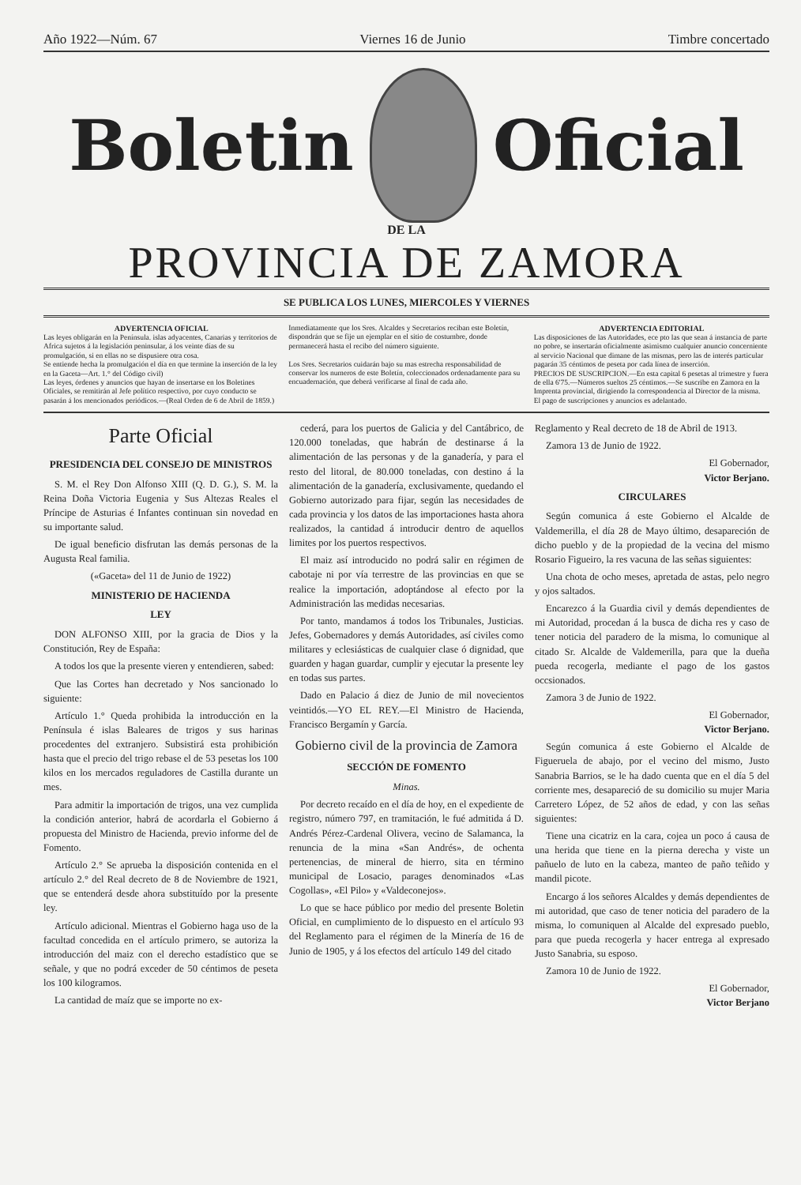Año 1922—Núm. 67 Viernes 16 de Junio Timbre concertado
Boletin Oficial
DE LA
PROVINCIA DE ZAMORA
SE PUBLICA LOS LUNES, MIERCOLES Y VIERNES
ADVERTENCIA OFICIAL
Las leyes obligarán en la Península. islas adyacentes, Canarias y territorios de Africa sujetos á la legislación peninsular, á los veinte días de su promulgación, si en ellas no se dispusiere otra cosa.
Se entiende hecha la promulgación el día en que termine la inserción de la ley en la Gaceta—Art. 1.° del Código civil)
Las leyes, órdenes y anuncios que hayan de insertarse en los Boletines Oficiales, se remitirán al Jefe político respectivo, por cuyo conducto se pasarán á los mencionados periódicos.—(Real Orden de 6 de Abril de 1859.)
Inmediatamente que los Sres. Alcaldes y Secretarios reciban este Boletín, dispondrán que se fije un ejemplar en el sitio de costumbre, donde permanecerá hasta el recibo del número siguiente.
Los Sres. Secretarios cuidarán bajo su mas estrecha responsabilidad de conservar los numeros de este Boletín, coleccionados ordenadamente para su encuadernación, que deberá verificarse al final de cada año.
ADVERTENCIA EDITORIAL
Las disposiciones de las Autoridades, ece pto las que sean á instancia de parte no pobre, se insertarán oficialmente asimismo cualquier anuncio concerniente al servicio Nacional que dimane de las mismas, pero las de interés particular pagarán 35 céntimos de peseta por cada línea de inserción.
PRECIOS DE SUSCRIPCION.—En esta capital 6 pesetas al trimestre y fuera de ella 6'75.—Números sueltos 25 céntimos.—Se suscribe en Zamora en la Imprenta provincial, dirigiendo la correspondencia al Director de la misma.
El pago de suscripciones y anuncios es adelantado.
Parte Oficial
PRESIDENCIA DEL CONSEJO DE MINISTROS
S. M. el Rey Don Alfonso XIII (Q. D. G.), S. M. la Reina Doña Victoria Eugenia y Sus Altezas Reales el Príncipe de Asturias é Infantes continuan sin novedad en su importante salud.
De igual beneficio disfrutan las demás personas de la Augusta Real familia.
(«Gaceta» del 11 de Junio de 1922)
MINISTERIO DE HACIENDA
LEY
DON ALFONSO XIII, por la gracia de Dios y la Constitución, Rey de España:
A todos los que la presente vieren y entendieren, sabed:
Que las Cortes han decretado y Nos sancionado lo siguiente:
Artículo 1.° Queda prohibida la introducción en la Península é islas Baleares de trigos y sus harinas procedentes del extranjero. Subsistirá esta prohibición hasta que el precio del trigo rebase el de 53 pesetas los 100 kilos en los mercados reguladores de Castilla durante un mes.
Para admitir la importación de trigos, una vez cumplida la condición anterior, habrá de acordarla el Gobierno á propuesta del Ministro de Hacienda, previo informe del de Fomento.
Artículo 2.° Se aprueba la disposición contenida en el artículo 2.° del Real decreto de 8 de Noviembre de 1921, que se entenderá desde ahora substituído por la presente ley.
Artículo adicional. Mientras el Gobierno haga uso de la facultad concedida en el artículo primero, se autoriza la introducción del maiz con el derecho estadístico que se señale, y que no podrá exceder de 50 céntimos de peseta los 100 kilogramos.
La cantidad de maíz que se importe no ex-
cederá, para los puertos de Galicia y del Cantábrico, de 120.000 toneladas, que habrán de destinarse á la alimentación de las personas y de la ganadería, y para el resto del litoral, de 80.000 toneladas, con destino á la alimentación de la ganadería, exclusivamente, quedando el Gobierno autorizado para fijar, según las necesidades de cada provincia y los datos de las importaciones hasta ahora realizados, la cantidad á introducir dentro de aquellos limites por los puertos respectivos.
El maiz así introducido no podrá salir en régimen de cabotaje ni por vía terrestre de las provincias en que se realice la importación, adoptándose al efecto por la Administración las medidas necesarias.
Por tanto, mandamos á todos los Tribunales, Justicias. Jefes, Gobernadores y demás Autoridades, así civiles como militares y eclesiásticas de cualquier clase ó dignidad, que guarden y hagan guardar, cumplir y ejecutar la presente ley en todas sus partes.
Dado en Palacio á diez de Junio de mil novecientos veintidós.—YO EL REY.—El Ministro de Hacienda, Francisco Bergamín y García.
Gobierno civil de la provincia de Zamora
SECCIÓN DE FOMENTO
Minas.
Por decreto recaído en el día de hoy, en el expediente de registro, número 797, en tramitación, le fué admitida á D. Andrés Pérez-Cardenal Olivera, vecino de Salamanca, la renuncia de la mina «San Andrés», de ochenta pertenencias, de mineral de hierro, sita en término municipal de Losacio, parages denominados «Las Cogollas», «El Pilo» y «Valdeconejos».
Lo que se hace público por medio del presente Boletin Oficial, en cumplimiento de lo dispuesto en el artículo 93 del Reglamento para el régimen de la Minería de 16 de Junio de 1905, y á los efectos del artículo 149 del citado
Reglamento y Real decreto de 18 de Abril de 1913.
Zamora 13 de Junio de 1922.
El Gobernador,
Victor Berjano.
CIRCULARES
Según comunica á este Gobierno el Alcalde de Valdemerilla, el día 28 de Mayo último, desapareción de dicho pueblo y de la propiedad de la vecina del mismo Rosario Figueiro, la res vacuna de las señas siguientes:
Una chota de ocho meses, apretada de astas, pelo negro y ojos saltados.
Encarezco á la Guardia civil y demás dependientes de mi Autoridad, procedan á la busca de dicha res y caso de tener noticia del paradero de la misma, lo comunique al citado Sr. Alcalde de Valdemerilla, para que la dueña pueda recogerla, mediante el pago de los gastos occsionados.
Zamora 3 de Junio de 1922.
El Gobernador,
Victor Berjano.
Según comunica á este Gobierno el Alcalde de Figueruela de abajo, por el vecino del mismo, Justo Sanabria Barrios, se le ha dado cuenta que en el día 5 del corriente mes, desapareció de su domicilio su mujer Maria Carretero López, de 52 años de edad, y con las señas siguientes:
Tiene una cicatriz en la cara, cojea un poco á causa de una herida que tiene en la pierna derecha y viste un pañuelo de luto en la cabeza, manteo de paño teñido y mandil picote.
Encargo á los señores Alcaldes y demás dependientes de mi autoridad, que caso de tener noticia del paradero de la misma, lo comuniquen al Alcalde del expresado pueblo, para que pueda recogerla y hacer entrega al expresado Justo Sanabria, su esposo.
Zamora 10 de Junio de 1922.
El Gobernador,
Victor Berjano